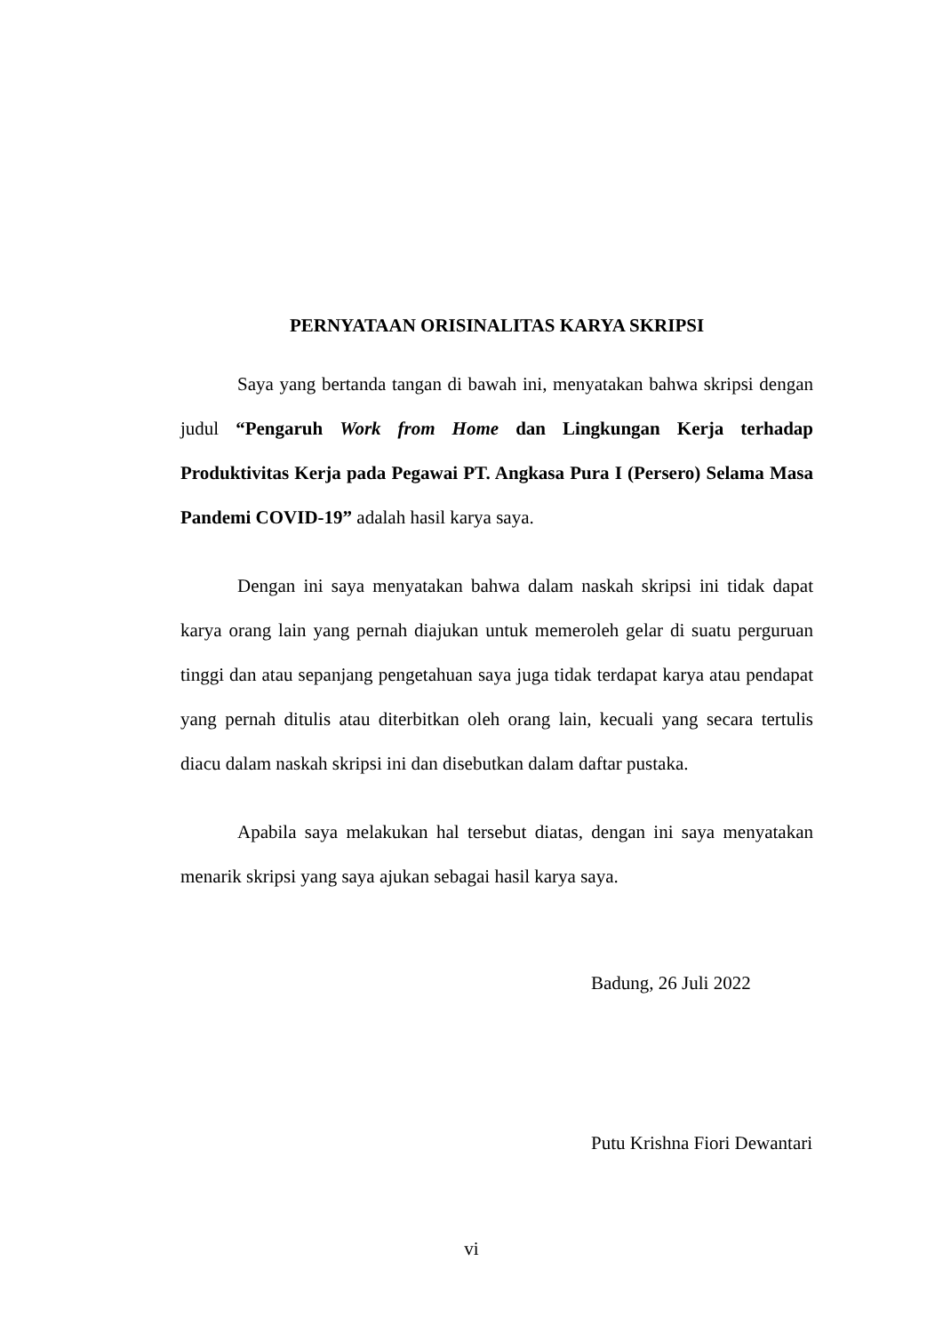PERNYATAAN ORISINALITAS KARYA SKRIPSI
Saya yang bertanda tangan di bawah ini, menyatakan bahwa skripsi dengan judul “Pengaruh Work from Home dan Lingkungan Kerja terhadap Produktivitas Kerja pada Pegawai PT. Angkasa Pura I (Persero) Selama Masa Pandemi COVID-19” adalah hasil karya saya.
Dengan ini saya menyatakan bahwa dalam naskah skripsi ini tidak dapat karya orang lain yang pernah diajukan untuk memeroleh gelar di suatu perguruan tinggi dan atau sepanjang pengetahuan saya juga tidak terdapat karya atau pendapat yang pernah ditulis atau diterbitkan oleh orang lain, kecuali yang secara tertulis diacu dalam naskah skripsi ini dan disebutkan dalam daftar pustaka.
Apabila saya melakukan hal tersebut diatas, dengan ini saya menyatakan menarik skripsi yang saya ajukan sebagai hasil karya saya.
Badung, 26 Juli 2022
Putu Krishna Fiori Dewantari
vi